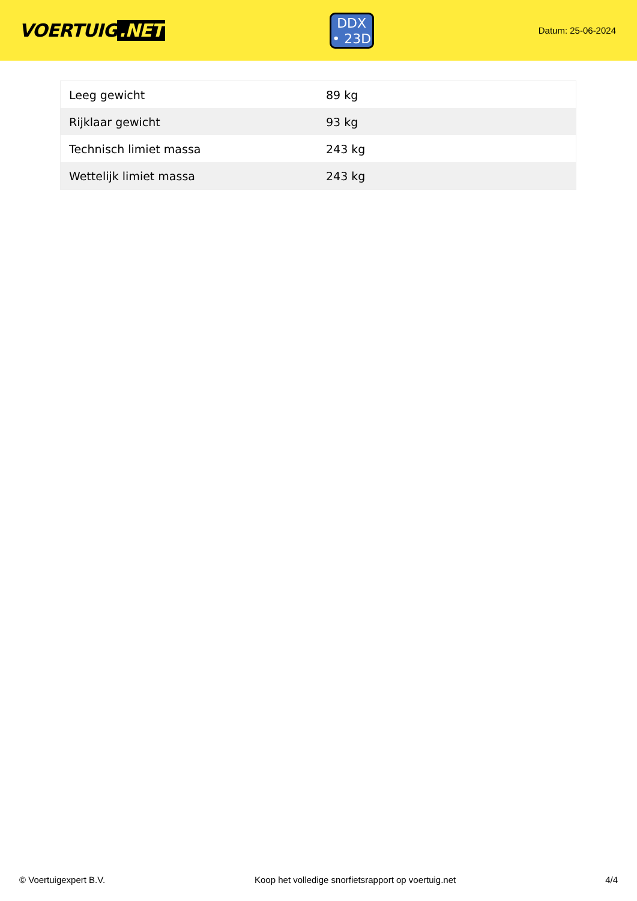VOERTUIG.NET
DDX
• 23D
Datum: 25-06-2024
| Leeg gewicht | 89 kg |
| Rijklaar gewicht | 93 kg |
| Technisch limiet massa | 243 kg |
| Wettelijk limiet massa | 243 kg |
© Voertuigexpert B.V. Koop het volledige snorfietsrapport op voertuig.net 4/4